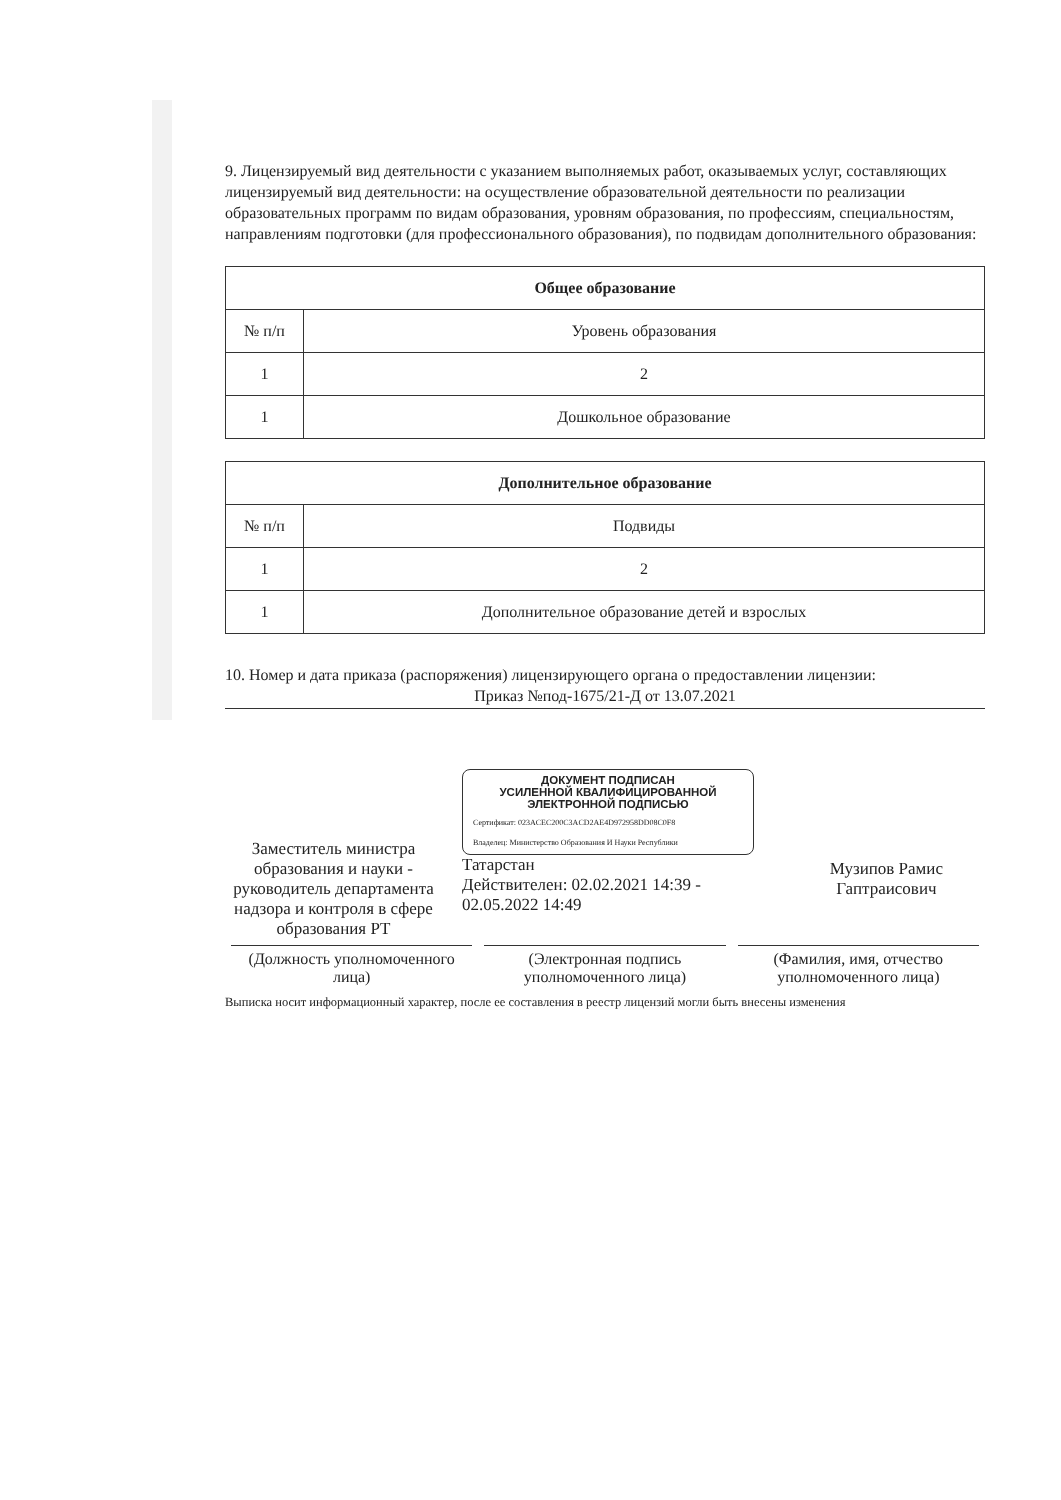9. Лицензируемый вид деятельности с указанием выполняемых работ, оказываемых услуг, составляющих лицензируемый вид деятельности: на осуществление образовательной деятельности по реализации образовательных программ по видам образования, уровням образования, по профессиям, специальностям, направлениям подготовки (для профессионального образования), по подвидам дополнительного образования:
| Общее образование | |
| --- | --- |
| № п/п | Уровень образования |
| 1 | 2 |
| 1 | Дошкольное образование |
| Дополнительное образование | |
| --- | --- |
| № п/п | Подвиды |
| 1 | 2 |
| 1 | Дополнительное образование детей и взрослых |
10. Номер и дата приказа (распоряжения) лицензирующего органа о предоставлении лицензии:
Приказ №под-1675/21-Д от 13.07.2021
Заместитель министра образования и науки - руководитель департамента надзора и контроля в сфере образования РТ
ДОКУМЕНТ ПОДПИСАН
УСИЛЕННОЙ КВАЛИФИЦИРОВАННОЙ
ЭЛЕКТРОННОЙ ПОДПИСЬЮ
Сертификат: 023ACEC200C3ACD2AE4D972958DD08C0F8
Владелец: Министерство Образования И Науки Республики
Татарстан
Действителен: 02.02.2021 14:39 - 02.05.2022 14:49
Музипов Рамис Гаптраисович
(Должность уполномоченного лица)
(Электронная подпись уполномоченного лица)
(Фамилия, имя, отчество уполномоченного лица)
Выписка носит информационный характер, после ее составления в реестр лицензий могли быть внесены изменения